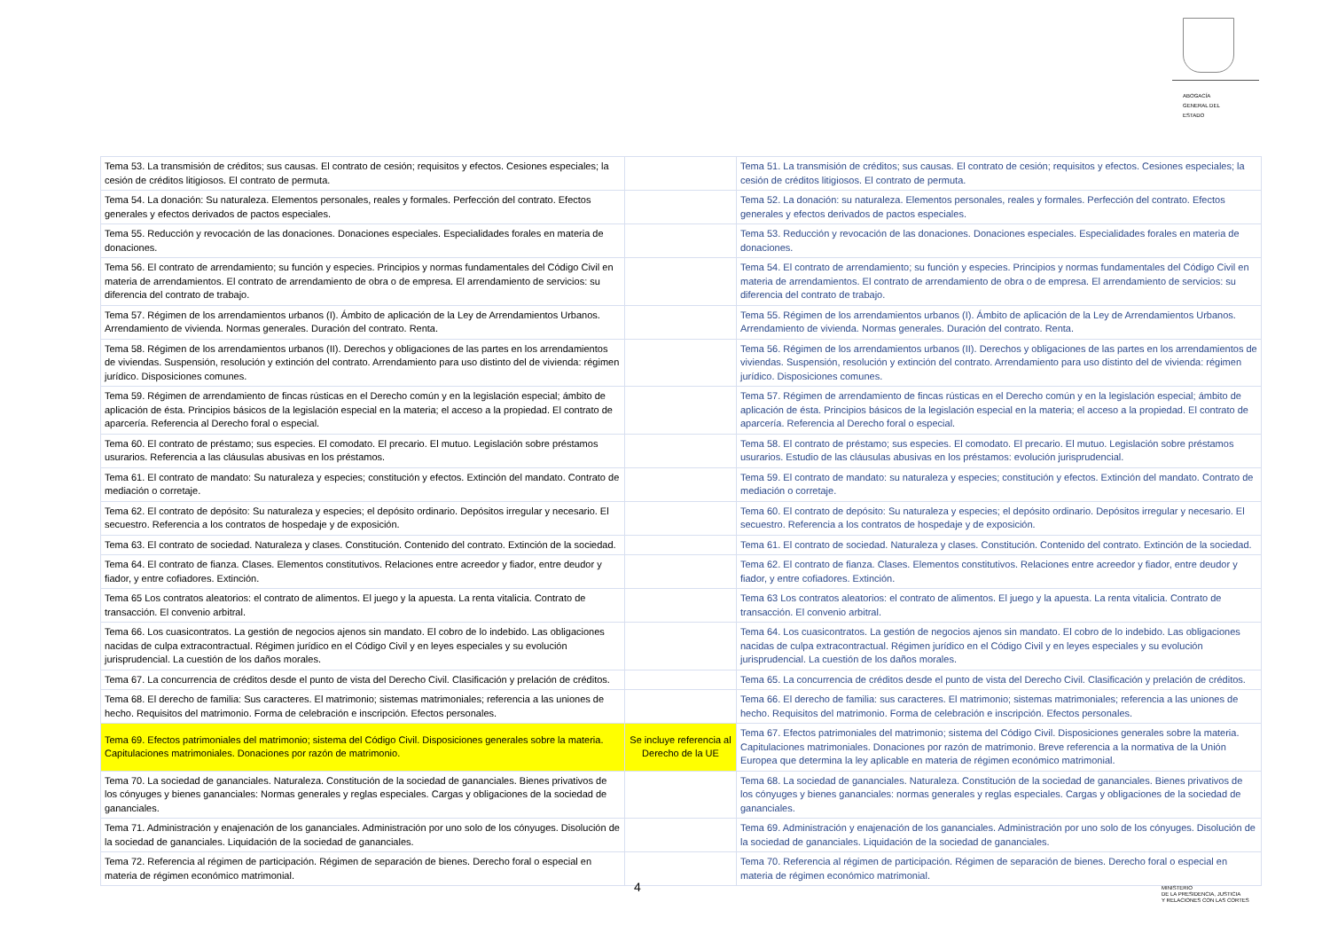ABOGACÍA
GENERAL DEL
ESTADO
| Tema 53. La transmisión de créditos; sus causas. El contrato de cesión; requisitos y efectos. Cesiones especiales; la cesión de créditos litigiosos. El contrato de permuta. | | Tema 51. La transmisión de créditos; sus causas. El contrato de cesión; requisitos y efectos. Cesiones especiales; la cesión de créditos litigiosos. El contrato de permuta. |
| Tema 54. La donación: Su naturaleza. Elementos personales, reales y formales. Perfección del contrato. Efectos generales y efectos derivados de pactos especiales. | | Tema 52. La donación: su naturaleza. Elementos personales, reales y formales. Perfección del contrato. Efectos generales y efectos derivados de pactos especiales. |
| Tema 55. Reducción y revocación de las donaciones. Donaciones especiales. Especialidades forales en materia de donaciones. | | Tema 53. Reducción y revocación de las donaciones. Donaciones especiales. Especialidades forales en materia de donaciones. |
| Tema 56. El contrato de arrendamiento; su función y especies. Principios y normas fundamentales del Código Civil en materia de arrendamientos. El contrato de arrendamiento de obra o de empresa. El arrendamiento de servicios: su diferencia del contrato de trabajo. | | Tema 54. El contrato de arrendamiento; su función y especies. Principios y normas fundamentales del Código Civil en materia de arrendamientos. El contrato de arrendamiento de obra o de empresa. El arrendamiento de servicios: su diferencia del contrato de trabajo. |
| Tema 57. Régimen de los arrendamientos urbanos (I). Ámbito de aplicación de la Ley de Arrendamientos Urbanos. Arrendamiento de vivienda. Normas generales. Duración del contrato. Renta. | | Tema 55. Régimen de los arrendamientos urbanos (I). Ámbito de aplicación de la Ley de Arrendamientos Urbanos. Arrendamiento de vivienda. Normas generales. Duración del contrato. Renta. |
| Tema 58. Régimen de los arrendamientos urbanos (II). Derechos y obligaciones de las partes en los arrendamientos de viviendas. Suspensión, resolución y extinción del contrato. Arrendamiento para uso distinto del de vivienda: régimen jurídico. Disposiciones comunes. | | Tema 56. Régimen de los arrendamientos urbanos (II). Derechos y obligaciones de las partes en los arrendamientos de viviendas. Suspensión, resolución y extinción del contrato. Arrendamiento para uso distinto del de vivienda: régimen jurídico. Disposiciones comunes. |
| Tema 59. Régimen de arrendamiento de fincas rústicas en el Derecho común y en la legislación especial; ámbito de aplicación de ésta. Principios básicos de la legislación especial en la materia; el acceso a la propiedad. El contrato de aparcería. Referencia al Derecho foral o especial. | | Tema 57. Régimen de arrendamiento de fincas rústicas en el Derecho común y en la legislación especial; ámbito de aplicación de ésta. Principios básicos de la legislación especial en la materia; el acceso a la propiedad. El contrato de aparcería. Referencia al Derecho foral o especial. |
| Tema 60. El contrato de préstamo; sus especies. El comodato. El precario. El mutuo. Legislación sobre préstamos usurarios. Referencia a las cláusulas abusivas en los préstamos. | | Tema 58. El contrato de préstamo; sus especies. El comodato. El precario. El mutuo. Legislación sobre préstamos usurarios. Estudio de las cláusulas abusivas en los préstamos: evolución jurisprudencial. |
| Tema 61. El contrato de mandato: Su naturaleza y especies; constitución y efectos. Extinción del mandato. Contrato de mediación o corretaje. | | Tema 59. El contrato de mandato: su naturaleza y especies; constitución y efectos. Extinción del mandato. Contrato de mediación o corretaje. |
| Tema 62. El contrato de depósito: Su naturaleza y especies; el depósito ordinario. Depósitos irregular y necesario. El secuestro. Referencia a los contratos de hospedaje y de exposición. | | Tema 60. El contrato de depósito: Su naturaleza y especies; el depósito ordinario. Depósitos irregular y necesario. El secuestro. Referencia a los contratos de hospedaje y de exposición. |
| Tema 63. El contrato de sociedad. Naturaleza y clases. Constitución. Contenido del contrato. Extinción de la sociedad. | | Tema 61. El contrato de sociedad. Naturaleza y clases. Constitución. Contenido del contrato. Extinción de la sociedad. |
| Tema 64. El contrato de fianza. Clases. Elementos constitutivos. Relaciones entre acreedor y fiador, entre deudor y fiador, y entre cofiadores. Extinción. | | Tema 62. El contrato de fianza. Clases. Elementos constitutivos. Relaciones entre acreedor y fiador, entre deudor y fiador, y entre cofiadores. Extinción. |
| Tema 65 Los contratos aleatorios: el contrato de alimentos. El juego y la apuesta. La renta vitalicia. Contrato de transacción. El convenio arbitral. | | Tema 63 Los contratos aleatorios: el contrato de alimentos. El juego y la apuesta. La renta vitalicia. Contrato de transacción. El convenio arbitral. |
| Tema 66. Los cuasicontratos. La gestión de negocios ajenos sin mandato. El cobro de lo indebido. Las obligaciones nacidas de culpa extracontractual. Régimen jurídico en el Código Civil y en leyes especiales y su evolución jurisprudencial. La cuestión de los daños morales. | | Tema 64. Los cuasicontratos. La gestión de negocios ajenos sin mandato. El cobro de lo indebido. Las obligaciones nacidas de culpa extracontractual. Régimen jurídico en el Código Civil y en leyes especiales y su evolución jurisprudencial. La cuestión de los daños morales. |
| Tema 67. La concurrencia de créditos desde el punto de vista del Derecho Civil. Clasificación y prelación de créditos. | | Tema 65. La concurrencia de créditos desde el punto de vista del Derecho Civil. Clasificación y prelación de créditos. |
| Tema 68. El derecho de familia: Sus caracteres. El matrimonio; sistemas matrimoniales; referencia a las uniones de hecho. Requisitos del matrimonio. Forma de celebración e inscripción. Efectos personales. | | Tema 66. El derecho de familia: sus caracteres. El matrimonio; sistemas matrimoniales; referencia a las uniones de hecho. Requisitos del matrimonio. Forma de celebración e inscripción. Efectos personales. |
| Tema 69. Efectos patrimoniales del matrimonio; sistema del Código Civil. Disposiciones generales sobre la materia. Capitulaciones matrimoniales. Donaciones por razón de matrimonio. | Se incluye referencia al Derecho de la UE | Tema 67. Efectos patrimoniales del matrimonio; sistema del Código Civil. Disposiciones generales sobre la materia. Capitulaciones matrimoniales. Donaciones por razón de matrimonio. Breve referencia a la normativa de la Unión Europea que determina la ley aplicable en materia de régimen económico matrimonial. |
| Tema 70. La sociedad de gananciales. Naturaleza. Constitución de la sociedad de gananciales. Bienes privativos de los cónyuges y bienes gananciales: Normas generales y reglas especiales. Cargas y obligaciones de la sociedad de gananciales. | | Tema 68. La sociedad de gananciales. Naturaleza. Constitución de la sociedad de gananciales. Bienes privativos de los cónyuges y bienes gananciales: normas generales y reglas especiales. Cargas y obligaciones de la sociedad de gananciales. |
| Tema 71. Administración y enajenación de los gananciales. Administración por uno solo de los cónyuges. Disolución de la sociedad de gananciales. Liquidación de la sociedad de gananciales. | | Tema 69. Administración y enajenación de los gananciales. Administración por uno solo de los cónyuges. Disolución de la sociedad de gananciales. Liquidación de la sociedad de gananciales. |
| Tema 72. Referencia al régimen de participación. Régimen de separación de bienes. Derecho foral o especial en materia de régimen económico matrimonial. | | Tema 70. Referencia al régimen de participación. Régimen de separación de bienes. Derecho foral o especial en materia de régimen económico matrimonial. |
4
MINISTERIO
DE LA PRESIDENCIA, JUSTICIA
Y RELACIONES CON LAS CORTES